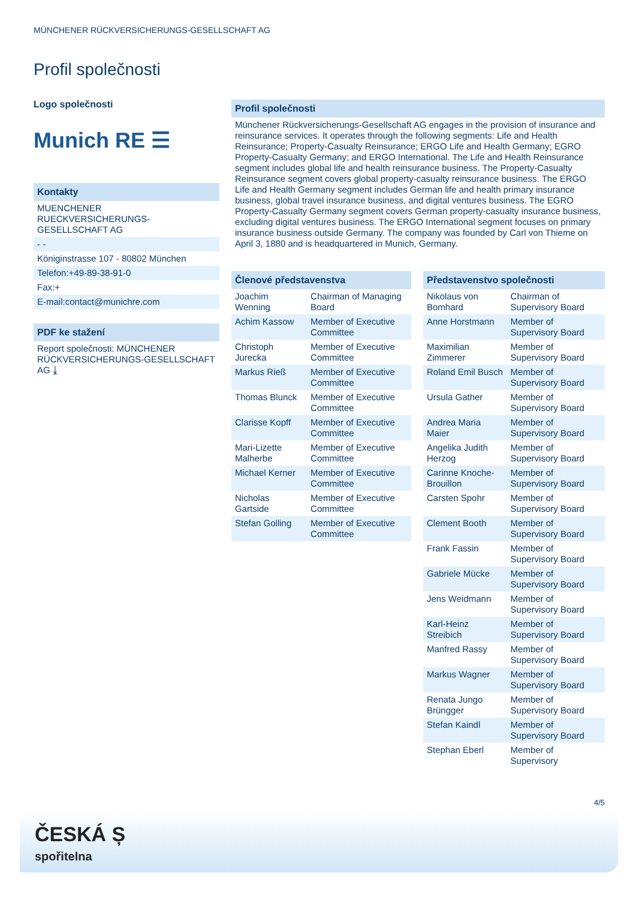MÜNCHENER RÜCKVERSICHERUNGS-GESELLSCHAFT AG
Profil společnosti
Logo společnosti
Munich RE ☰
Kontakty
MUENCHENER RUECKVERSICHERUNGS-GESELLSCHAFT AG
- -
Königinstrasse 107 - 80802 München
Telefon:+49-89-38-91-0
Fax:+
E-mail:contact@munichre.com
PDF ke stažení
Report společnosti: MÜNCHENER RÜCKVERSICHERUNGS-GESELLSCHAFT AG ⤓
Profil společnosti
Münchener Rückversicherungs-Gesellschaft AG engages in the provision of insurance and reinsurance services. It operates through the following segments: Life and Health Reinsurance; Property-Casualty Reinsurance; ERGO Life and Health Germany; EGRO Property-Casualty Germany; and ERGO International. The Life and Health Reinsurance segment includes global life and health reinsurance business. The Property-Casualty Reinsurance segment covers global property-casualty reinsurance business. The ERGO Life and Health Germany segment includes German life and health primary insurance business, global travel insurance business, and digital ventures business. The EGRO Property-Casualty Germany segment covers German property-casualty insurance business, excluding digital ventures business. The ERGO International segment focuses on primary insurance business outside Germany. The company was founded by Carl von Thieme on April 3, 1880 and is headquartered in Munich, Germany.
Členové představenstva
| Joachim Wenning | Chairman of Managing Board |
| Achim Kassow | Member of Executive Committee |
| Christoph Jurecka | Member of Executive Committee |
| Markus Rieß | Member of Executive Committee |
| Thomas Blunck | Member of Executive Committee |
| Clarisse Kopff | Member of Executive Committee |
| Mari-Lizette Malherbe | Member of Executive Committee |
| Michael Kerner | Member of Executive Committee |
| Nicholas Gartside | Member of Executive Committee |
| Stefan Golling | Member of Executive Committee |
Představenstvo společnosti
| Nikolaus von Bomhard | Chairman of Supervisory Board |
| Anne Horstmann | Member of Supervisory Board |
| Maximilian Zimmerer | Member of Supervisory Board |
| Roland Emil Busch | Member of Supervisory Board |
| Ursula Gather | Member of Supervisory Board |
| Andrea Maria Maier | Member of Supervisory Board |
| Angelika Judith Herzog | Member of Supervisory Board |
| Carinne Knoche-Brouillon | Member of Supervisory Board |
| Carsten Spohr | Member of Supervisory Board |
| Clement Booth | Member of Supervisory Board |
| Frank Fassin | Member of Supervisory Board |
| Gabriele Mücke | Member of Supervisory Board |
| Jens Weidmann | Member of Supervisory Board |
| Karl-Heinz Streibich | Member of Supervisory Board |
| Manfred Rassy | Member of Supervisory Board |
| Markus Wagner | Member of Supervisory Board |
| Renata Jungo Brüngger | Member of Supervisory Board |
| Stefan Kaindl | Member of Supervisory Board |
| Stephan Eberl | Member of Supervisory |
4/5
ČESKÁ Ș
spořitelna